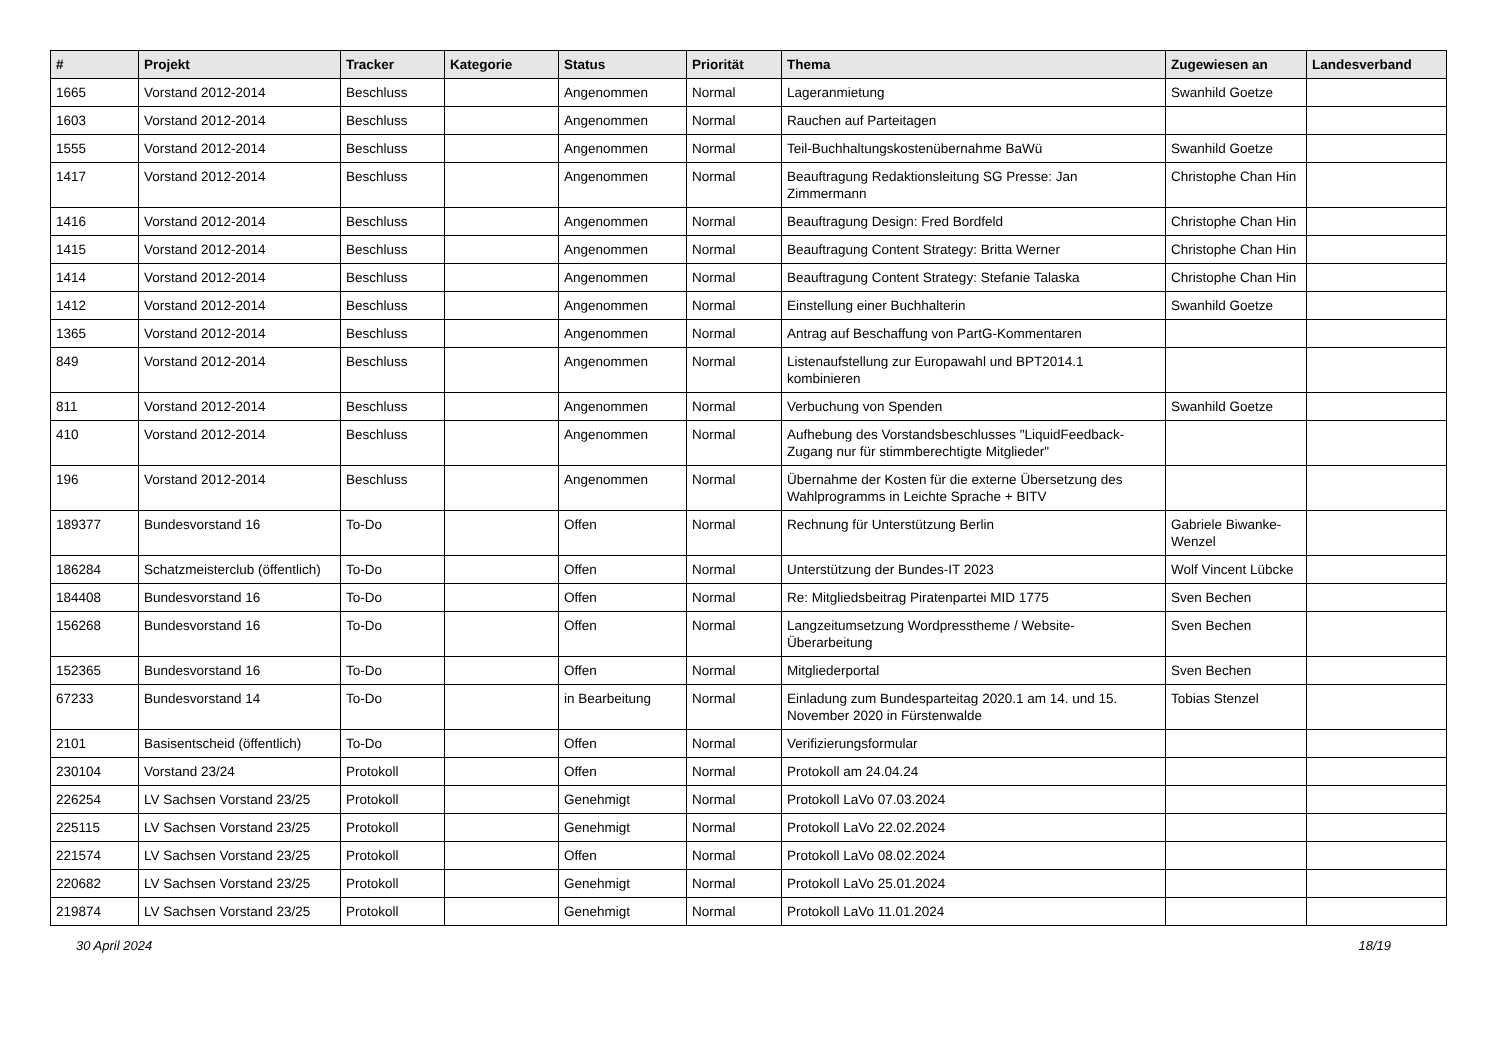| # | Projekt | Tracker | Kategorie | Status | Priorität | Thema | Zugewiesen an | Landesverband |
| --- | --- | --- | --- | --- | --- | --- | --- | --- |
| 1665 | Vorstand 2012-2014 | Beschluss | | Angenommen | Normal | Lageranmietung | Swanhild Goetze | |
| 1603 | Vorstand 2012-2014 | Beschluss | | Angenommen | Normal | Rauchen auf Parteitagen | | |
| 1555 | Vorstand 2012-2014 | Beschluss | | Angenommen | Normal | Teil-Buchhaltungskostenübernahme BaWü | Swanhild Goetze | |
| 1417 | Vorstand 2012-2014 | Beschluss | | Angenommen | Normal | Beauftragung Redaktionsleitung SG Presse: Jan Zimmermann | Christophe Chan Hin | |
| 1416 | Vorstand 2012-2014 | Beschluss | | Angenommen | Normal | Beauftragung Design: Fred Bordfeld | Christophe Chan Hin | |
| 1415 | Vorstand 2012-2014 | Beschluss | | Angenommen | Normal | Beauftragung Content Strategy: Britta Werner | Christophe Chan Hin | |
| 1414 | Vorstand 2012-2014 | Beschluss | | Angenommen | Normal | Beauftragung Content Strategy: Stefanie Talaska | Christophe Chan Hin | |
| 1412 | Vorstand 2012-2014 | Beschluss | | Angenommen | Normal | Einstellung einer Buchhalterin | Swanhild Goetze | |
| 1365 | Vorstand 2012-2014 | Beschluss | | Angenommen | Normal | Antrag auf Beschaffung von PartG-Kommentaren | | |
| 849 | Vorstand 2012-2014 | Beschluss | | Angenommen | Normal | Listenaufstellung zur Europawahl und BPT2014.1 kombinieren | | |
| 811 | Vorstand 2012-2014 | Beschluss | | Angenommen | Normal | Verbuchung von Spenden | Swanhild Goetze | |
| 410 | Vorstand 2012-2014 | Beschluss | | Angenommen | Normal | Aufhebung des Vorstandsbeschlusses "LiquidFeedback-Zugang nur für stimmberechtigte Mitglieder" | | |
| 196 | Vorstand 2012-2014 | Beschluss | | Angenommen | Normal | Übernahme der Kosten für die externe Übersetzung des Wahlprogramms in Leichte Sprache + BITV | | |
| 189377 | Bundesvorstand 16 | To-Do | | Offen | Normal | Rechnung für Unterstützung Berlin | Gabriele Biwanke-Wenzel | |
| 186284 | Schatzmeisterclub (öffentlich) | To-Do | | Offen | Normal | Unterstützung der Bundes-IT 2023 | Wolf Vincent Lübcke | |
| 184408 | Bundesvorstand 16 | To-Do | | Offen | Normal | Re: Mitgliedsbeitrag Piratenpartei MID 1775 | Sven Bechen | |
| 156268 | Bundesvorstand 16 | To-Do | | Offen | Normal | Langzeitumsetzung Wordpresstheme / Website-Überarbeitung | Sven Bechen | |
| 152365 | Bundesvorstand 16 | To-Do | | Offen | Normal | Mitgliederportal | Sven Bechen | |
| 67233 | Bundesvorstand 14 | To-Do | | in Bearbeitung | Normal | Einladung zum Bundesparteitag 2020.1 am 14. und 15. November 2020 in Fürstenwalde | Tobias Stenzel | |
| 2101 | Basisentscheid (öffentlich) | To-Do | | Offen | Normal | Verifizierungsformular | | |
| 230104 | Vorstand 23/24 | Protokoll | | Offen | Normal | Protokoll am 24.04.24 | | |
| 226254 | LV Sachsen Vorstand 23/25 | Protokoll | | Genehmigt | Normal | Protokoll LaVo 07.03.2024 | | |
| 225115 | LV Sachsen Vorstand 23/25 | Protokoll | | Genehmigt | Normal | Protokoll LaVo 22.02.2024 | | |
| 221574 | LV Sachsen Vorstand 23/25 | Protokoll | | Offen | Normal | Protokoll LaVo 08.02.2024 | | |
| 220682 | LV Sachsen Vorstand 23/25 | Protokoll | | Genehmigt | Normal | Protokoll LaVo 25.01.2024 | | |
| 219874 | LV Sachsen Vorstand 23/25 | Protokoll | | Genehmigt | Normal | Protokoll LaVo 11.01.2024 | | |
30 April 2024 18/19